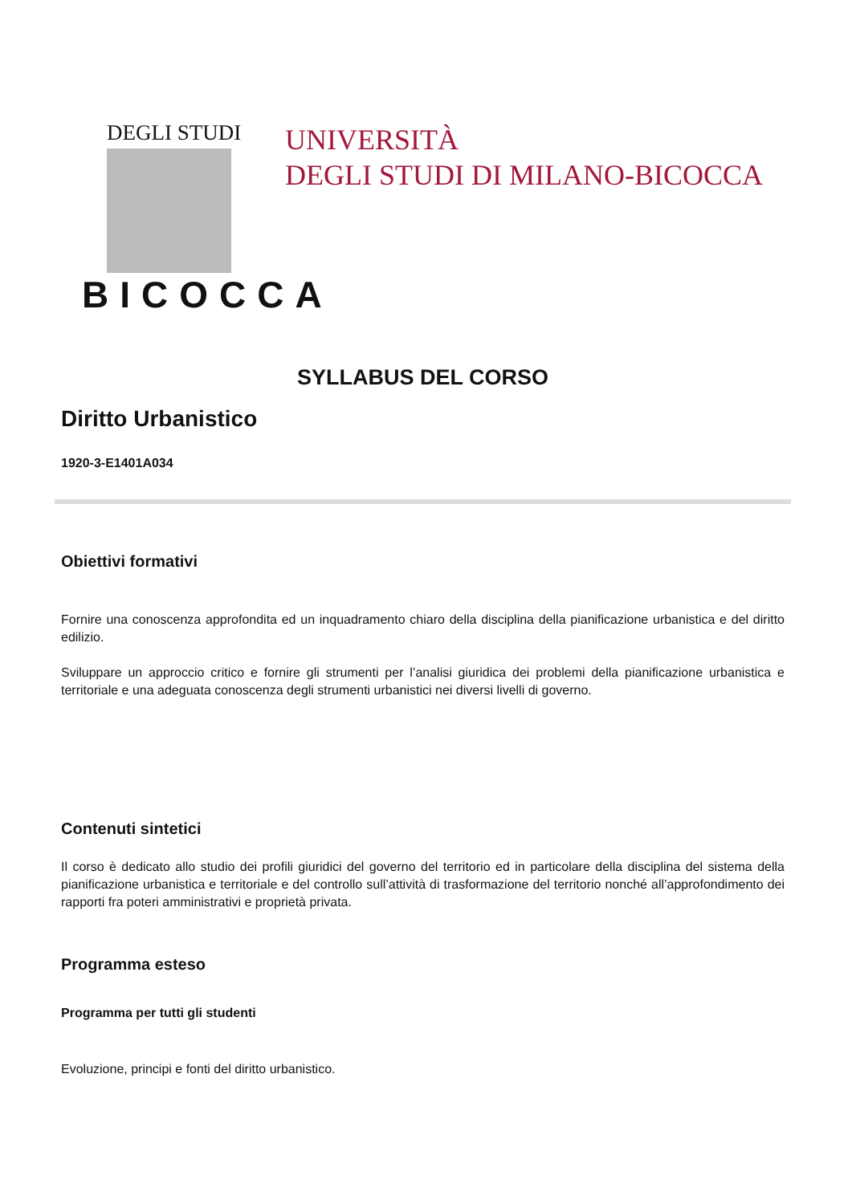DEGLI STUDI
BICOCCA
UNIVERSITÀ
DEGLI STUDI DI MILANO-BICOCCA
SYLLABUS DEL CORSO
Diritto Urbanistico
1920-3-E1401A034
Obiettivi formativi
Fornire una conoscenza approfondita ed un inquadramento chiaro della disciplina della pianificazione urbanistica e del diritto edilizio.
Sviluppare un approccio critico e fornire gli strumenti per l’analisi giuridica dei problemi della pianificazione urbanistica e territoriale e una adeguata conoscenza degli strumenti urbanistici nei diversi livelli di governo.
Contenuti sintetici
Il corso è dedicato allo studio dei profili giuridici del governo del territorio ed in particolare della disciplina del sistema della pianificazione urbanistica e territoriale e del controllo sull’attività di trasformazione del territorio nonché all’approfondimento dei rapporti fra poteri amministrativi e proprietà privata.
Programma esteso
Programma per tutti gli studenti
Evoluzione, principi e fonti del diritto urbanistico.